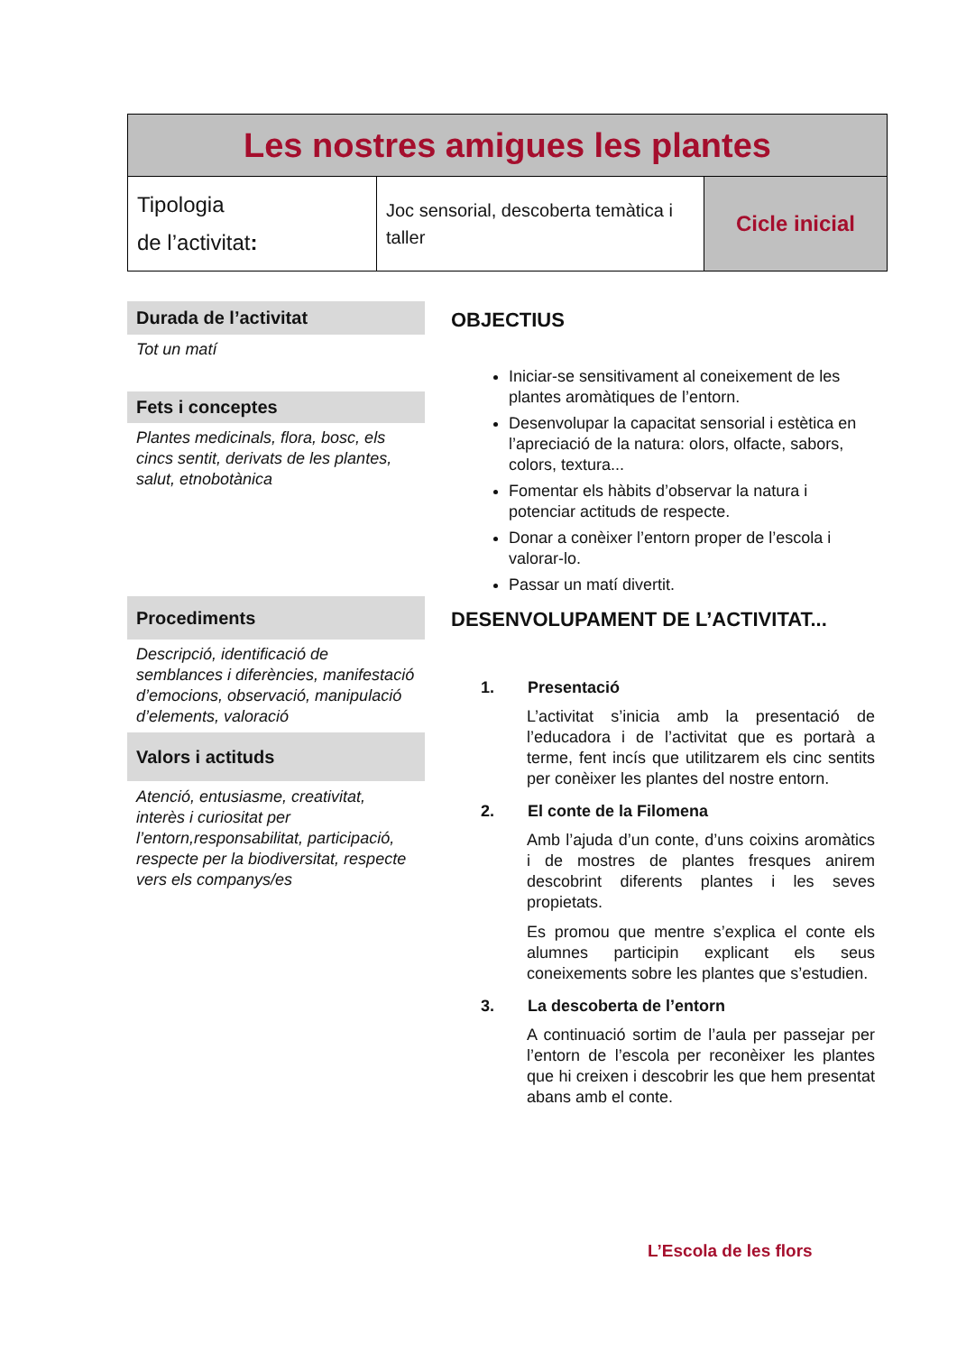| Les nostres amigues les plantes | | |
| Tipologia de l’activitat : | Joc sensorial, descoberta temàtica i taller | Cicle inicial |
Durada de l’activitat
Tot un matí
Fets i conceptes
Plantes medicinals, flora, bosc, els cincs sentit, derivats de les plantes, salut, etnobotànica
Procediments
Descripció, identificació de semblances i diferències, manifestació d’emocions, observació, manipulació d’elements, valoració
Valors i actituds
Atenció, entusiasme, creativitat, interès i curiositat per l’entorn,responsabilitat, participació, respecte per la biodiversitat, respecte vers els companys/es
OBJECTIUS
Iniciar-se sensitivament al coneixement de les plantes aromàtiques de l’entorn.
Desenvolupar la capacitat sensorial i estètica en l’apreciació de la natura: olors, olfacte, sabors, colors, textura...
Fomentar els hàbits d’observar la natura i potenciar actituds de respecte.
Donar a conèixer l’entorn proper de l’escola i valorar-lo.
Passar un matí divertit.
DESENVOLUPAMENT DE L’ACTIVITAT...
1. Presentació
L’activitat s’inicia amb la presentació de l’educadora i de l’activitat que es portarà a terme, fent incís que utilitzarem els cinc sentits per conèixer les plantes del nostre entorn.
2. El conte de la Filomena
Amb l’ajuda d’un conte, d’uns coixins aromàtics i de mostres de plantes fresques anirem descobrint diferents plantes i les seves propietats.
Es promou que mentre s’explica el conte els alumnes participin explicant els seus coneixements sobre les plantes que s’estudien.
3. La descoberta de l’entorn
A continuació sortim de l’aula per passejar per l’entorn de l’escola per reconèixer les plantes que hi creixen i descobrir les que hem presentat abans amb el conte.
L’Escola de les flors